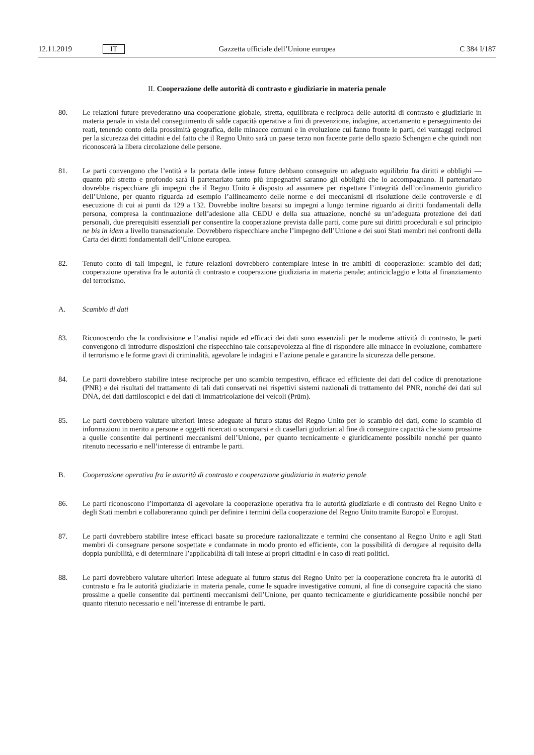12.11.2019 IT Gazzetta ufficiale dell’Unione europea C 384 I/187
II. Cooperazione delle autorità di contrasto e giudiziarie in materia penale
80. Le relazioni future prevederanno una cooperazione globale, stretta, equilibrata e reciproca delle autorità di contrasto e giudiziarie in materia penale in vista del conseguimento di salde capacità operative a fini di prevenzione, indagine, accertamento e perseguimento dei reati, tenendo conto della prossimità geografica, delle minacce comuni e in evoluzione cui fanno fronte le parti, dei vantaggi reciproci per la sicurezza dei cittadini e del fatto che il Regno Unito sarà un paese terzo non facente parte dello spazio Schengen e che quindi non riconoscerà la libera circolazione delle persone.
81. Le parti convengono che l’entità e la portata delle intese future debbano conseguire un adeguato equilibrio fra diritti e obblighi — quanto più stretto e profondo sarà il partenariato tanto più impegnativi saranno gli obblighi che lo accompagnano. Il partenariato dovrebbe rispecchiare gli impegni che il Regno Unito è disposto ad assumere per rispettare l’integrità dell’ordinamento giuridico dell’Unione, per quanto riguarda ad esempio l’allineamento delle norme e dei meccanismi di risoluzione delle controversie e di esecuzione di cui ai punti da 129 a 132. Dovrebbe inoltre basarsi su impegni a lungo termine riguardo ai diritti fondamentali della persona, compresa la continuazione dell’adesione alla CEDU e della sua attuazione, nonché su un’adeguata protezione dei dati personali, due prerequisiti essenziali per consentire la cooperazione prevista dalle parti, come pure sui diritti procedurali e sul principio ne bis in idem a livello transnazionale. Dovrebbero rispecchiare anche l’impegno dell’Unione e dei suoi Stati membri nei confronti della Carta dei diritti fondamentali dell’Unione europea.
82. Tenuto conto di tali impegni, le future relazioni dovrebbero contemplare intese in tre ambiti di cooperazione: scambio dei dati; cooperazione operativa fra le autorità di contrasto e cooperazione giudiziaria in materia penale; antiriciclaggio e lotta al finanziamento del terrorismo.
A. Scambio di dati
83. Riconoscendo che la condivisione e l’analisi rapide ed efficaci dei dati sono essenziali per le moderne attività di contrasto, le parti convengono di introdurre disposizioni che rispecchino tale consapevolezza al fine di rispondere alle minacce in evoluzione, combattere il terrorismo e le forme gravi di criminalità, agevolare le indagini e l’azione penale e garantire la sicurezza delle persone.
84. Le parti dovrebbero stabilire intese reciproche per uno scambio tempestivo, efficace ed efficiente dei dati del codice di prenotazione (PNR) e dei risultati del trattamento di tali dati conservati nei rispettivi sistemi nazionali di trattamento del PNR, nonché dei dati sul DNA, dei dati dattiloscopici e dei dati di immatricolazione dei veicoli (Prüm).
85. Le parti dovrebbero valutare ulteriori intese adeguate al futuro status del Regno Unito per lo scambio dei dati, come lo scambio di informazioni in merito a persone e oggetti ricercati o scomparsi e di casellari giudiziari al fine di conseguire capacità che siano prossime a quelle consentite dai pertinenti meccanismi dell’Unione, per quanto tecnicamente e giuridicamente possibile nonché per quanto ritenuto necessario e nell’interesse di entrambe le parti.
B. Cooperazione operativa fra le autorità di contrasto e cooperazione giudiziaria in materia penale
86. Le parti riconoscono l’importanza di agevolare la cooperazione operativa fra le autorità giudiziarie e di contrasto del Regno Unito e degli Stati membri e collaboreranno quindi per definire i termini della cooperazione del Regno Unito tramite Europol e Eurojust.
87. Le parti dovrebbero stabilire intese efficaci basate su procedure razionalizzate e termini che consentano al Regno Unito e agli Stati membri di consegnare persone sospettate e condannate in modo pronto ed efficiente, con la possibilità di derogare al requisito della doppia punibilità, e di determinare l’applicabilità di tali intese ai propri cittadini e in caso di reati politici.
88. Le parti dovrebbero valutare ulteriori intese adeguate al futuro status del Regno Unito per la cooperazione concreta fra le autorità di contrasto e fra le autorità giudiziarie in materia penale, come le squadre investigative comuni, al fine di conseguire capacità che siano prossime a quelle consentite dai pertinenti meccanismi dell’Unione, per quanto tecnicamente e giuridicamente possibile nonché per quanto ritenuto necessario e nell’interesse di entrambe le parti.